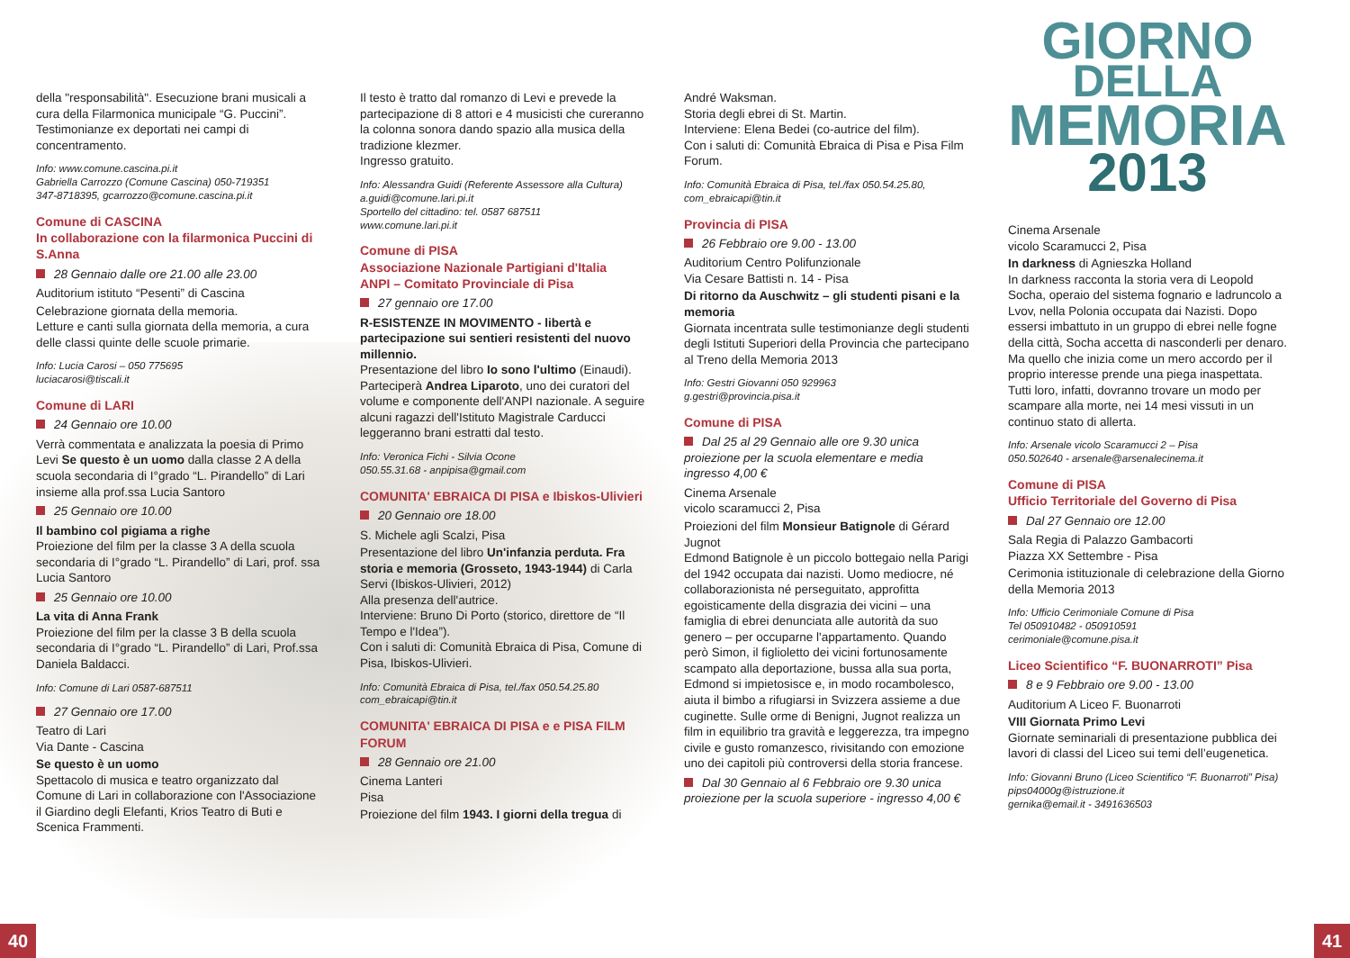della "responsabilità". Esecuzione brani musicali a cura della Filarmonica municipale “G. Puccini”. Testimonianze ex deportati nei campi di concentramento.
Info: www.comune.cascina.pi.it
Gabriella Carrozzo (Comune Cascina) 050-719351
347-8718395, gcarrozzo@comune.cascina.pi.it
Comune di CASCINA
In collaborazione con la filarmonica Puccini di S.Anna
28 Gennaio dalle ore 21.00 alle 23.00
Auditorium istituto “Pesenti” di Cascina
Celebrazione giornata della memoria.
Letture e canti sulla giornata della memoria, a cura delle classi quinte delle scuole primarie.
Info: Lucia Carosi – 050 775695
luciacarosi@tiscali.it
Comune di LARI
24 Gennaio ore 10.00
Verrà commentata e analizzata la poesia di Primo Levi Se questo è un uomo dalla classe 2 A della scuola secondaria di I°grado “L. Pirandello” di Lari insieme alla prof.ssa Lucia Santoro
25 Gennaio ore 10.00
Il bambino col pigiama a righe
Proiezione del film per la classe 3 A della scuola secondaria di I°grado “L. Pirandello” di Lari, prof. ssa Lucia Santoro
25 Gennaio ore 10.00
La vita di Anna Frank
Proiezione del film per la classe 3 B della scuola secondaria di I°grado “L. Pirandello” di Lari, Prof.ssa Daniela Baldacci.
Info: Comune di Lari 0587-687511
27 Gennaio ore 17.00
Teatro di Lari
Via Dante - Cascina
Se questo è un uomo
Spettacolo di musica e teatro organizzato dal Comune di Lari in collaborazione con l'Associazione il Giardino degli Elefanti, Krios Teatro di Buti e Scenica Frammenti.
Il testo è tratto dal romanzo di Levi e prevede la partecipazione di 8 attori e 4 musicisti che cureranno la colonna sonora dando spazio alla musica della tradizione klezmer.
Ingresso gratuito.
Info: Alessandra Guidi (Referente Assessore alla Cultura) a.guidi@comune.lari.pi.it
Sportello del cittadino: tel. 0587 687511
www.comune.lari.pi.it
Comune di PISA
Associazione Nazionale Partigiani d'Italia
ANPI – Comitato Provinciale di Pisa
27 gennaio ore 17.00
R-ESISTENZE IN MOVIMENTO - libertà e partecipazione sui sentieri resistenti del nuovo millennio.
Presentazione del libro Io sono l'ultimo (Einaudi).
Parteciperà Andrea Liparoto, uno dei curatori del volume e componente dell'ANPI nazionale. A seguire alcuni ragazzi dell'Istituto Magistrale Carducci leggeranno brani estratti dal testo.
Info: Veronica Fichi - Silvia Ocone
050.55.31.68 - anpipisa@gmail.com
COMUNITA' EBRAICA DI PISA e Ibiskos-Ulivieri
20 Gennaio ore 18.00
S. Michele agli Scalzi, Pisa
Presentazione del libro Un'infanzia perduta. Fra storia e memoria (Grosseto, 1943-1944) di Carla Servi (Ibiskos-Ulivieri, 2012)
Alla presenza dell'autrice.
Interviene: Bruno Di Porto (storico, direttore de “Il Tempo e l'Idea”).
Con i saluti di: Comunità Ebraica di Pisa, Comune di Pisa, Ibiskos-Ulivieri.
Info: Comunità Ebraica di Pisa, tel./fax 050.54.25.80
com_ebraicapi@tin.it
COMUNITA' EBRAICA DI PISA e e PISA FILM FORUM
28 Gennaio ore 21.00
Cinema Lanteri
Pisa
Proiezione del film 1943. I giorni della tregua di
André Waksman.
Storia degli ebrei di St. Martin.
Interviene: Elena Bedei (co-autrice del film).
Con i saluti di: Comunità Ebraica di Pisa e Pisa Film Forum.
Info: Comunità Ebraica di Pisa, tel./fax 050.54.25.80,
com_ebraicapi@tin.it
Provincia di PISA
26 Febbraio ore 9.00 - 13.00
Auditorium Centro Polifunzionale
Via Cesare Battisti n. 14 - Pisa
Di ritorno da Auschwitz – gli studenti pisani e la memoria
Giornata incentrata sulle testimonianze degli studenti degli Istituti Superiori della Provincia che partecipano al Treno della Memoria 2013
Info: Gestri Giovanni 050 929963
g.gestri@provincia.pisa.it
Comune di PISA
Dal 25 al 29 Gennaio alle ore 9.30 unica proiezione per la scuola elementare e media ingresso 4,00 €
Cinema Arsenale
vicolo scaramucci 2, Pisa
Proiezioni del film Monsieur Batignole di Gérard Jugnot
Edmond Batignole è un piccolo bottegaio nella Parigi del 1942 occupata dai nazisti. Uomo mediocre, né collaborazionista né perseguitato, approfitta egoisticamente della disgrazia dei vicini – una famiglia di ebrei denunciata alle autorità da suo genero – per occuparne l'appartamento. Quando però Simon, il figlioletto dei vicini fortunosamente scampato alla deportazione, bussa alla sua porta, Edmond si impietosisce e, in modo rocambolesco, aiuta il bimbo a rifugiarsi in Svizzera assieme a due cuginette. Sulle orme di Benigni, Jugnot realizza un film in equilibrio tra gravità e leggerezza, tra impegno civile e gusto romanzesco, rivisitando con emozione uno dei capitoli più controversi della storia francese.
Dal 30 Gennaio al 6 Febbraio ore 9.30 unica proiezione per la scuola superiore - ingresso 4,00 €
GIORNO
DELLA
MEMORIA
2013
Cinema Arsenale
vicolo Scaramucci 2, Pisa
In darkness di Agnieszka Holland
In darkness racconta la storia vera di Leopold Socha, operaio del sistema fognario e ladruncolo a Lvov, nella Polonia occupata dai Nazisti. Dopo essersi imbattuto in un gruppo di ebrei nelle fogne della città, Socha accetta di nasconderli per denaro. Ma quello che inizia come un mero accordo per il proprio interesse prende una piega inaspettata. Tutti loro, infatti, dovranno trovare un modo per scampare alla morte, nei 14 mesi vissuti in un continuo stato di allerta.
Info: Arsenale vicolo Scaramucci 2 – Pisa
050.502640 - arsenale@arsenalecinema.it
Comune di PISA
Ufficio Territoriale del Governo di Pisa
Dal 27 Gennaio ore 12.00
Sala Regia di Palazzo Gambacorti
Piazza XX Settembre - Pisa
Cerimonia istituzionale di celebrazione della Giorno della Memoria 2013
Info: Ufficio Cerimoniale Comune di Pisa
Tel 050910482 - 050910591
cerimoniale@comune.pisa.it
Liceo Scientifico “F. BUONARROTI” Pisa
8 e 9 Febbraio ore 9.00 - 13.00
Auditorium A Liceo F. Buonarroti
VIII Giornata Primo Levi
Giornate seminariali di presentazione pubblica dei lavori di classi del Liceo sui temi dell’eugenetica.
Info: Giovanni Bruno (Liceo Scientifico “F. Buonarroti” Pisa) pips04000g@istruzione.it
gernika@email.it - 3491636503
40 41